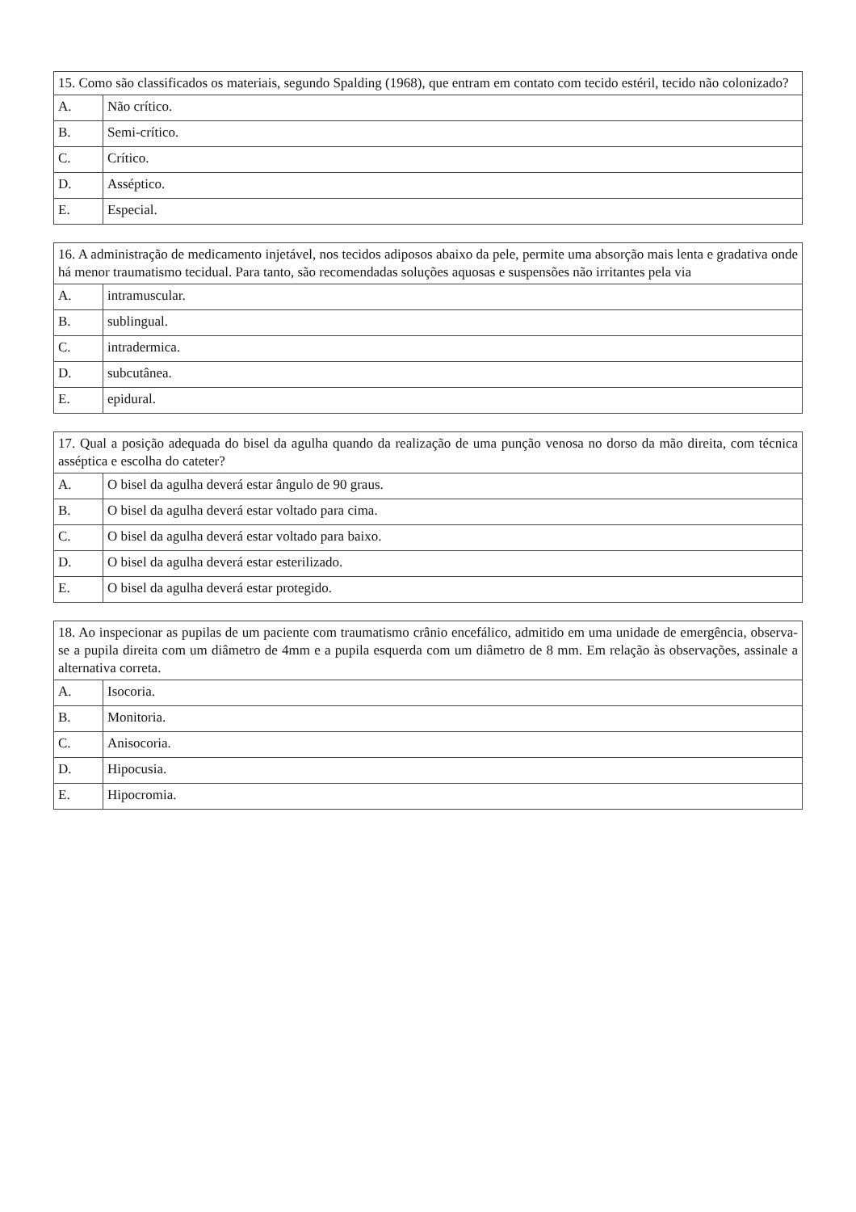| 15. Como são classificados os materiais, segundo Spalding (1968), que entram em contato com tecido estéril, tecido não colonizado? | |
| A. | Não crítico. |
| B. | Semi-crítico. |
| C. | Crítico. |
| D. | Asséptico. |
| E. | Especial. |
| 16. A administração de medicamento injetável, nos tecidos adiposos abaixo da pele, permite uma absorção mais lenta e gradativa onde há menor traumatismo tecidual. Para tanto, são recomendadas soluções aquosas e suspensões não irritantes pela via | |
| A. | intramuscular. |
| B. | sublingual. |
| C. | intradermica. |
| D. | subcutânea. |
| E. | epidural. |
| 17. Qual a posição adequada do bisel da agulha quando da realização de uma punção venosa no dorso da mão direita, com técnica asséptica e escolha do cateter? | |
| A. | O bisel da agulha deverá estar ângulo de 90 graus. |
| B. | O bisel da agulha deverá estar voltado para cima. |
| C. | O bisel da agulha deverá estar voltado para baixo. |
| D. | O bisel da agulha deverá estar esterilizado. |
| E. | O bisel da agulha deverá estar protegido. |
| 18. Ao inspecionar as pupilas de um paciente com traumatismo crânio encefálico, admitido em uma unidade de emergência, observa-se a pupila direita com um diâmetro de 4mm e a pupila esquerda com um diâmetro de 8 mm. Em relação às observações, assinale a alternativa correta. | |
| A. | Isocoria. |
| B. | Monitoria. |
| C. | Anisocoria. |
| D. | Hipocusia. |
| E. | Hipocromia. |